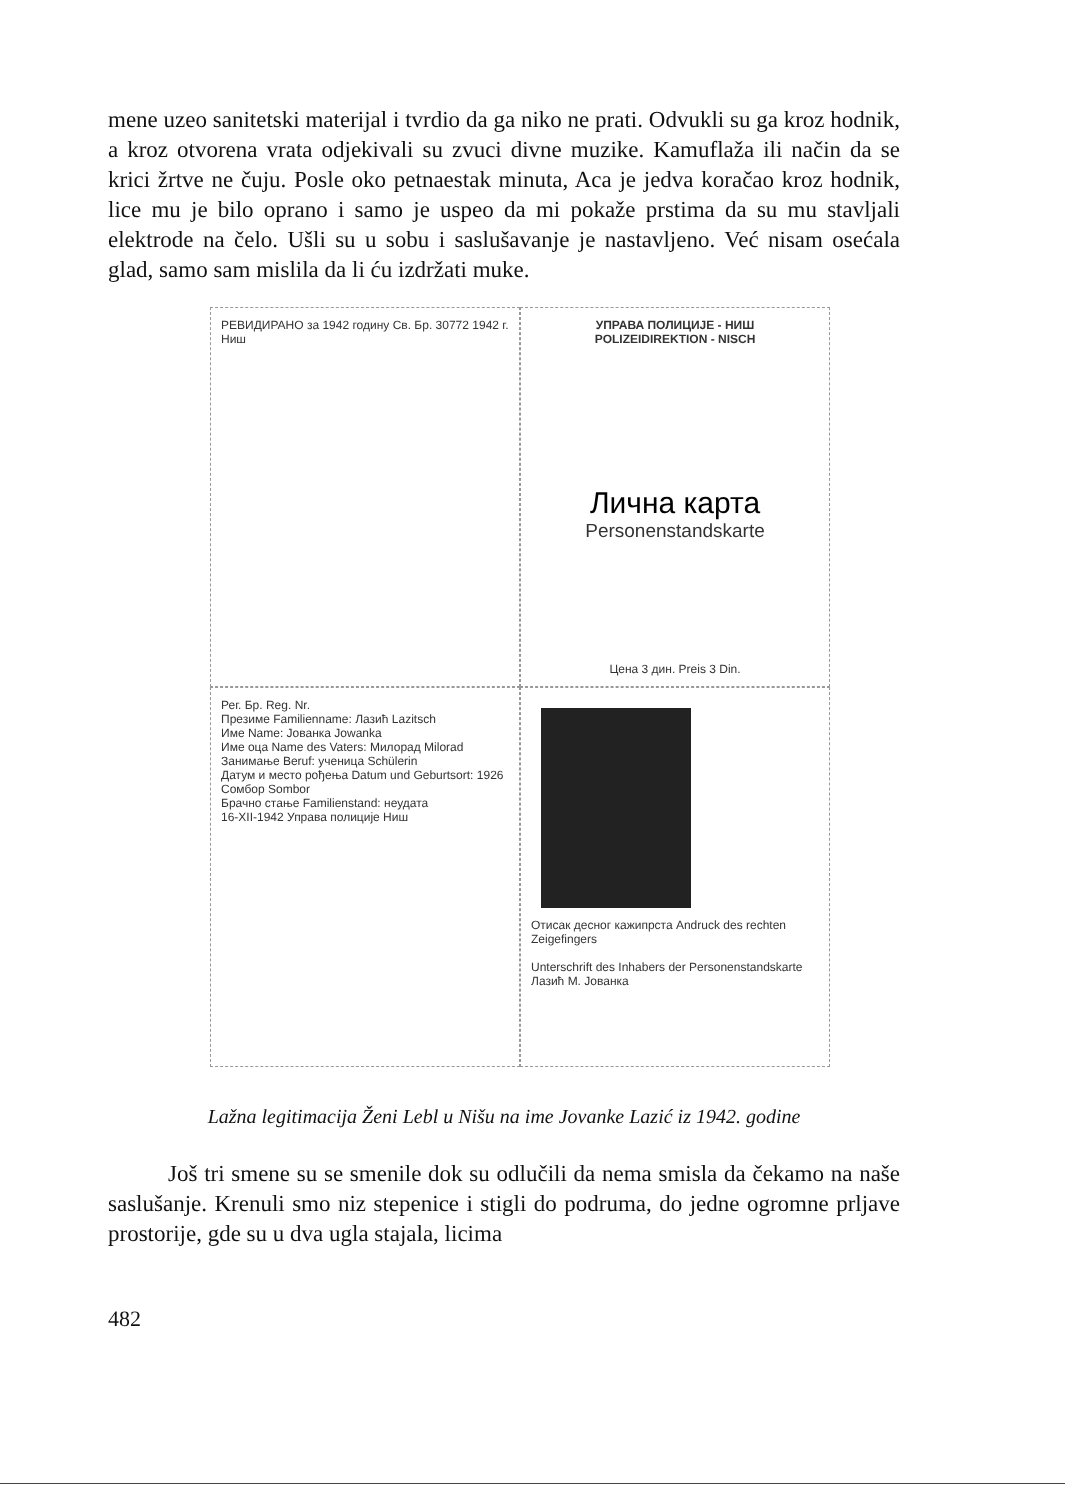mene uzeo sanitetski materijal i tvrdio da ga niko ne prati. Odvukli su ga kroz hodnik, a kroz otvorena vrata odjekivali su zvuci divne muzike. Kamuflaža ili način da se krici žrtve ne čuju. Posle oko petnaestak minuta, Aca je jedva koračao kroz hodnik, lice mu je bilo oprano i samo je uspeo da mi pokaže prstima da su mu stavljali elektrode na čelo. Ušli su u sobu i saslušavanje je nastavljeno. Već nisam osećala glad, samo sam mislila da li ću izdržati muke.
РЕВИДИРАНО за 1942 годину Св. Бр. 30772 1942 г. Ниш
УПРАВА ПОЛИЦИЈЕ - НИШ
POLIZEIDIREKTION - NISCH
Лична карта
Personenstandskarte
Цена 3 дин. Preis 3 Din.
Рег. Бр. Reg. Nr.
Презиме Familienname: Лазић Lazitsch
Име Name: Јованка Jowanka
Име оца Name des Vaters: Милорад Milorad
Занимање Beruf: ученица Schülerin
Датум и место рођења Datum und Geburtsort: 1926 Сомбор Sombor
Брачно стање Familienstand: неудата
16-XII-1942 Управа полиције Ниш
Отисак десног кажипрста Andruck des rechten Zeigefingers
Unterschrift des Inhabers der Personenstandskarte
Лазић М. Јованка
Lažna legitimacija Ženi Lebl u Nišu na ime Jovanke Lazić iz 1942. godine
Još tri smene su se smenile dok su odlučili da nema smisla da čekamo na naše saslušanje. Krenuli smo niz stepenice i stigli do podruma, do jedne ogromne prljave prostorije, gde su u dva ugla stajala, licima
482